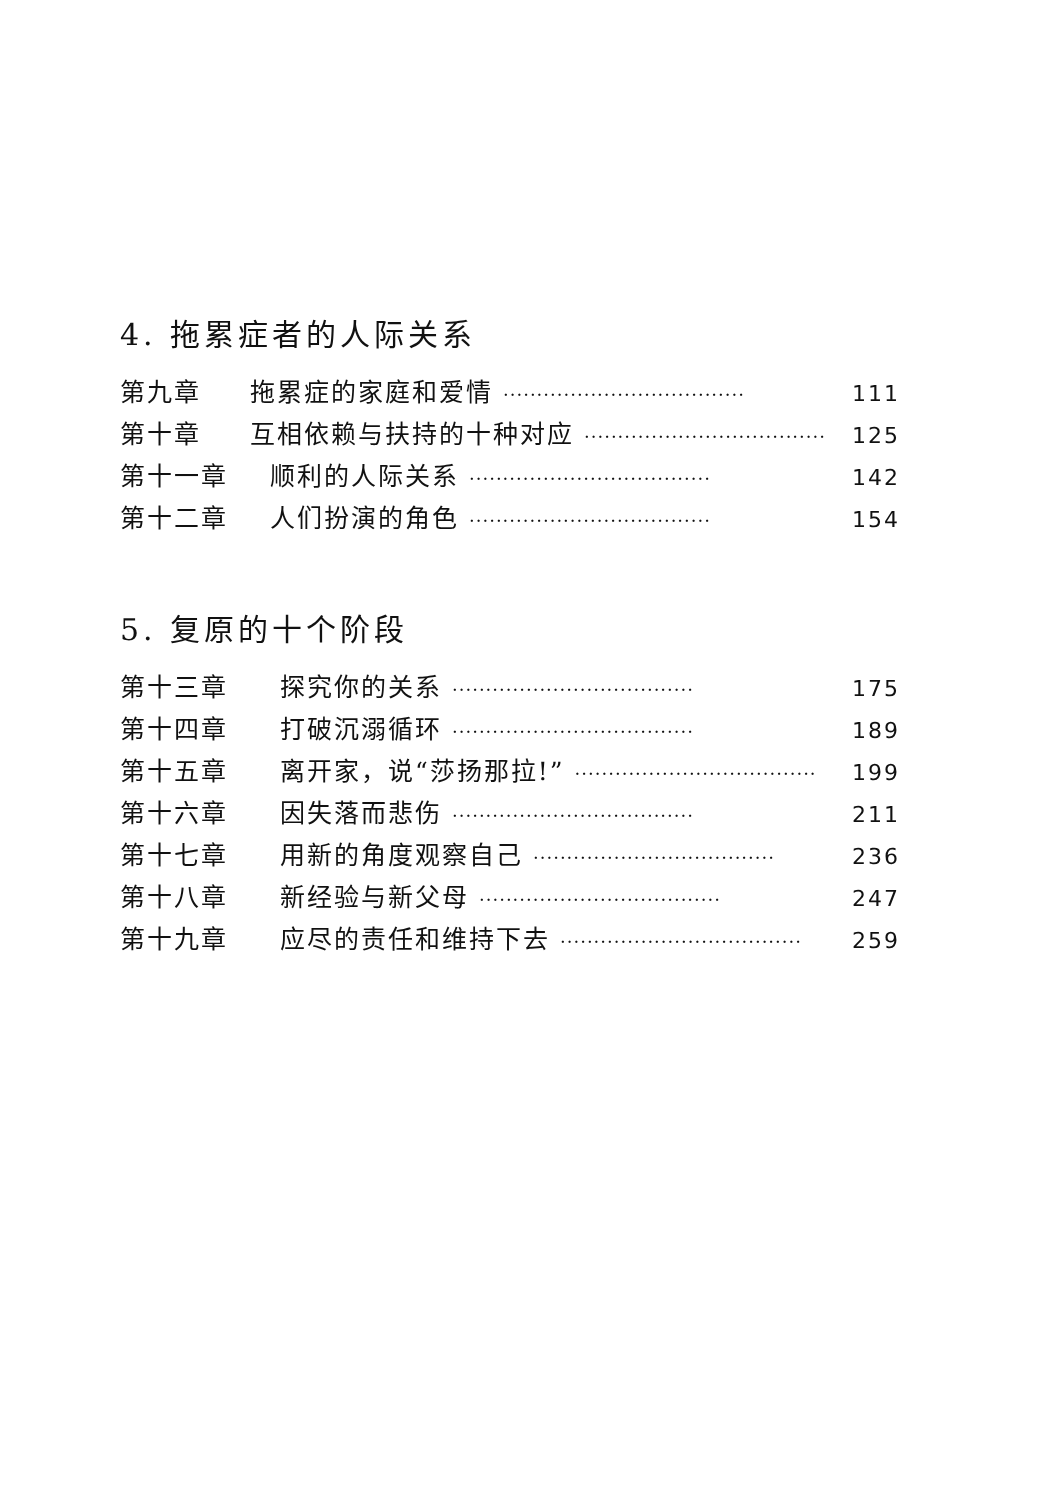4. 拖累症者的人际关系
第九章 拖累症的家庭和爱情 ···································· 111
第十章 互相依赖与扶持的十种对应 ···································· 125
第十一章 顺利的人际关系 ···································· 142
第十二章 人们扮演的角色 ···································· 154
5. 复原的十个阶段
第十三章 探究你的关系 ···································· 175
第十四章 打破沉溺循环 ···································· 189
第十五章 离开家，说“莎扬那拉!” ···································· 199
第十六章 因失落而悲伤 ···································· 211
第十七章 用新的角度观察自己 ···································· 236
第十八章 新经验与新父母 ···································· 247
第十九章 应尽的责任和维持下去 ···································· 259